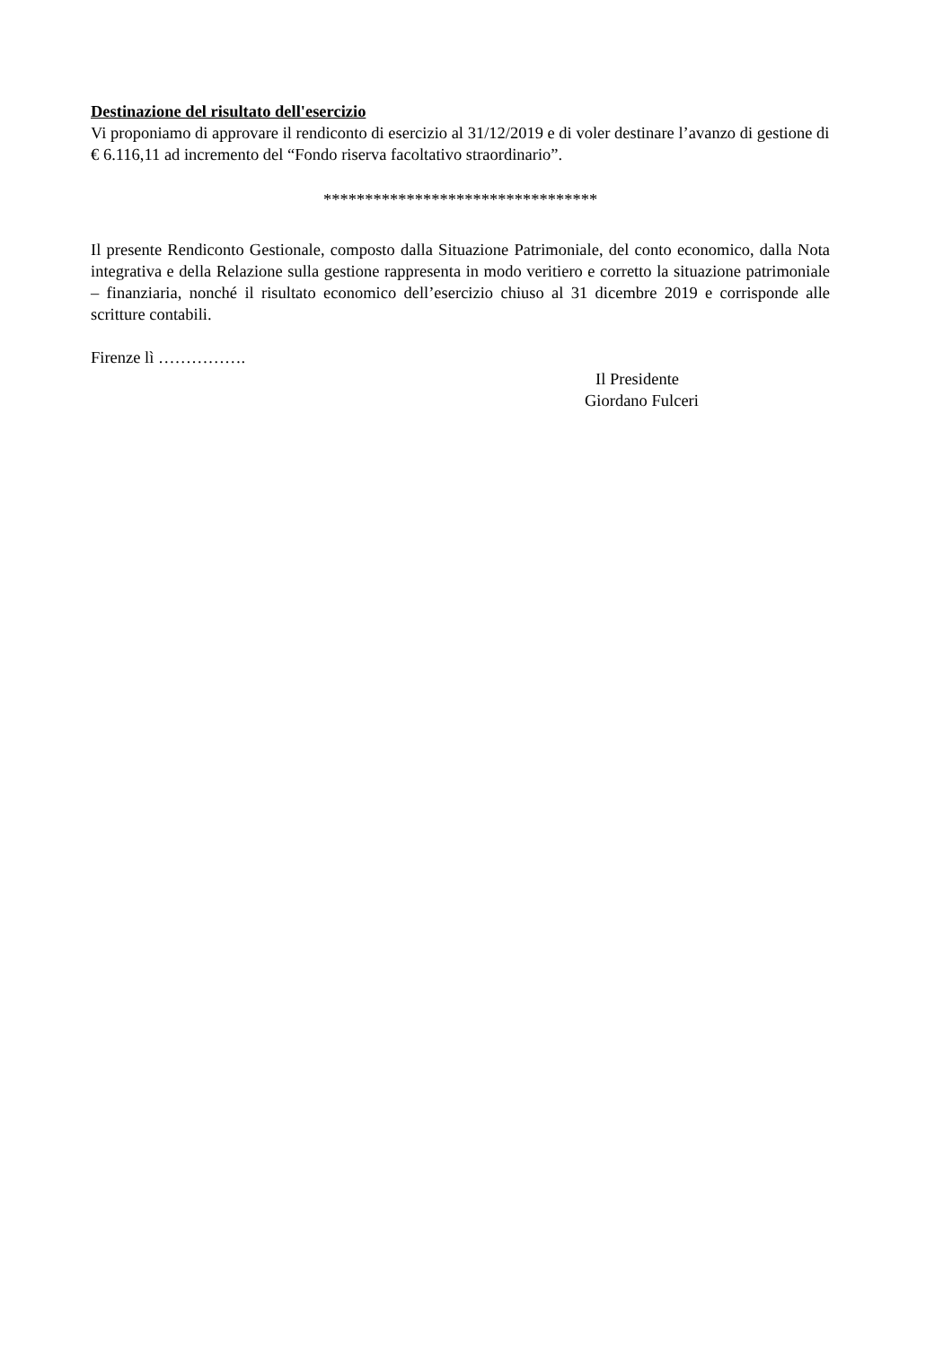Destinazione del risultato dell'esercizio
Vi proponiamo di approvare il rendiconto di esercizio al 31/12/2019 e di voler destinare l’avanzo di gestione di € 6.116,11 ad incremento del “Fondo riserva facoltativo straordinario”.
*********************************
Il presente Rendiconto Gestionale, composto dalla Situazione Patrimoniale, del conto economico, dalla Nota integrativa e della Relazione sulla gestione rappresenta in modo veritiero e corretto la situazione patrimoniale – finanziaria, nonché il risultato economico dell’esercizio chiuso al 31 dicembre 2019 e corrisponde alle scritture contabili.
Firenze lì …………….
Il Presidente
Giordano Fulceri